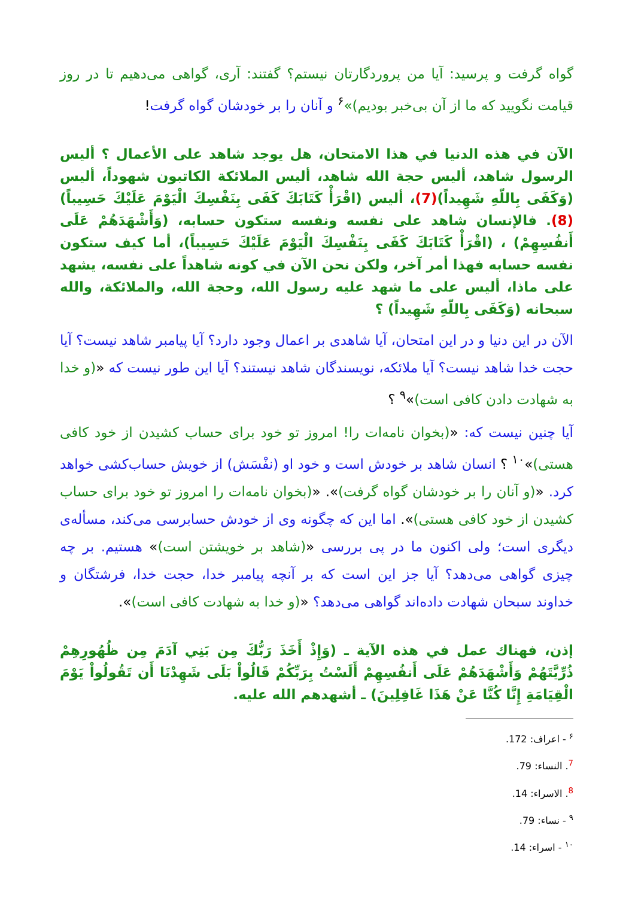گواه گرفت و پرسید: آیا من پروردگارتان نیستم؟ گفتند: آری، گواهی می‌دهیم تا در روز قیامت نگویید که ما از آن بی‌خبر بودیم)»<sup>۶</sup> و آنان را بر خودشان گواه گرفت!
الآن في هذه الدنيا في هذا الامتحان، هل يوجد شاهد على الأعمال ؟ أليس الرسول شاهد، أليس حجة الله شاهد، أليس الملائكة الكاتبون شهوداً، أليس (وَكَفَى بِاللّهِ شَهِيداً)(7)، أليس (اقْرَأْ كَتَابَكَ كَفَى بِنَفْسِكَ الْيَوْمَ عَلَيْكَ حَسِيباً)(8). فالإنسان شاهد على نفسه ونفسه ستكون حسابه، (وَأَشْهَدَهُمْ عَلَى أَنفُسِهِمْ) ، (اقْرَأْ كَتَابَكَ كَفَى بِنَفْسِكَ الْيَوْمَ عَلَيْكَ حَسِيباً)، أما كيف ستكون نفسه حسابه فهذا أمر آخر، ولكن نحن الآن في كونه شاهداً على نفسه، يشهد على ماذا، أليس على ما شهد عليه رسول الله، وحجة الله، والملائكة، والله سبحانه (وَكَفَى بِاللّهِ شَهِيداً) ؟
الآن در این دنیا و در این امتحان، آیا شاهدی بر اعمال وجود دارد؟ آیا پیامبر شاهد نیست؟ آیا حجت خدا شاهد نیست؟ آیا ملائکه، نویسندگان شاهد نیستند؟ آیا این طور نیست که «(و خدا به شهادت دادن کافی است)»<sup>۹</sup> ؟
آیا چنین نیست که: «(بخوان نامه‌ات را! امروز تو خود برای حساب کشیدن از خود کافی هستی)»<sup>۱۰</sup> ؟ انسان شاهد بر خودش است و خود او (نفْسَش) از خویش حساب‌کشی خواهد کرد. «(و آنان را بر خودشان گواه گرفت)». «(بخوان نامه‌ات را امروز تو خود برای حساب کشیدن از خود کافی هستی)». اما این که چگونه وی از خودش حسابرسی می‌کند، مسأله‌ی دیگری است؛ ولی اکنون ما در پی بررسی «(شاهد بر خویشتن است)» هستیم. بر چه چیزی گواهی می‌دهد؟ آیا جز این است که بر آنچه پیامبر خدا، حجت خدا، فرشتگان و خداوند سبحان شهادت داده‌اند گواهی می‌دهد؟ «(و خدا به شهادت کافی است)».
إذن، فهناك عمل في هذه الآية ـ (وَإِذْ أَخَذَ رَبُّكَ مِن بَنِي آدَمَ مِن ظُهُورِهِمْ ذُرِّيَّتَهُمْ وَأَشْهَدَهُمْ عَلَى أَنفُسِهِمْ أَلَسْتُ بِرَبِّكُمْ قَالُواْ بَلَى شَهِدْنَا أَن تَقُولُواْ يَوْمَ الْقِيَامَةِ إِنَّا كُنَّا عَنْ هَذَا غَافِلِينَ) ـ أشهدهم الله عليه.
<sup>۶</sup> - اعراف: 172.
<sup>7</sup>. النساء: 79.
<sup>8</sup>. الاسراء: 14.
<sup>۹</sup> - نساء: 79.
<sup>۱۰</sup> - اسراء: 14.